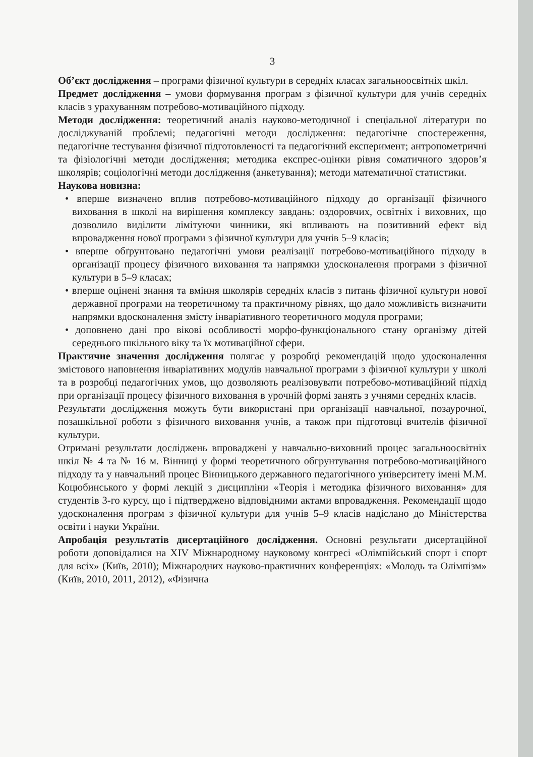3
Об’єкт дослідження – програми фізичної культури в середніх класах загальноосвітніх шкіл.
Предмет дослідження – умови формування програм з фізичної культури для учнів середніх класів з урахуванням потребово-мотиваційного підходу.
Методи дослідження: теоретичний аналіз науково-методичної і спеціальної літератури по досліджуваній проблемі; педагогічні методи дослідження: педагогічне спостереження, педагогічне тестування фізичної підготовленості та педагогічний експеримент; антропометричні та фізіологічні методи дослідження; методика експрес-оцінки рівня соматичного здоров’я школярів; соціологічні методи дослідження (анкетування); методи математичної статистики.
Наукова новизна:
• вперше визначено вплив потребово-мотиваційного підходу до організації фізичного виховання в школі на вирішення комплексу завдань: оздоровчих, освітніх і виховних, що дозволило виділити лімітуючи чинники, які впливають на позитивний ефект від впровадження нової програми з фізичної культури для учнів 5–9 класів;
• вперше обґрунтовано педагогічні умови реалізації потребово-мотиваційного підходу в організації процесу фізичного виховання та напрямки удосконалення програми з фізичної культури в 5–9 класах;
• вперше оцінені знання та вміння школярів середніх класів з питань фізичної культури нової державної програми на теоретичному та практичному рівнях, що дало можливість визначити напрямки вдосконалення змісту інваріативного теоретичного модуля програми;
• доповнено дані про вікові особливості морфо-функціонального стану організму дітей середнього шкільного віку та їх мотиваційної сфери.
Практичне значення дослідження полягає у розробці рекомендацій щодо удосконалення змістового наповнення інваріативних модулів навчальної програми з фізичної культури у школі та в розробці педагогічних умов, що дозволяють реалізовувати потребово-мотиваційний підхід при організації процесу фізичного виховання в урочній формі занять з учнями середніх класів.
Результати дослідження можуть бути використані при організації навчальної, позаурочної, позашкільної роботи з фізичного виховання учнів, а також при підготовці вчителів фізичної культури.
Отримані результати досліджень впроваджені у навчально-виховний процес загальноосвітніх шкіл № 4 та № 16 м. Вінниці у формі теоретичного обгрунтування потребово-мотиваційного підходу та у навчальний процес Вінницького державного педагогічного університету імені М.М. Коцюбинського у формі лекцій з дисципліни «Теорія і методика фізичного виховання» для студентів 3-го курсу, що і підтверджено відповідними актами впровадження. Рекомендації щодо удосконалення програм з фізичної культури для учнів 5–9 класів надіслано до Міністерства освіти і науки України.
Апробація результатів дисертаційного дослідження. Основні результати дисертаційної роботи доповідалися на XIV Міжнародному науковому конгресі «Олімпійський спорт і спорт для всіх» (Київ, 2010); Міжнародних науково-практичних конференціях: «Молодь та Олімпізм» (Київ, 2010, 2011, 2012), «Фізична